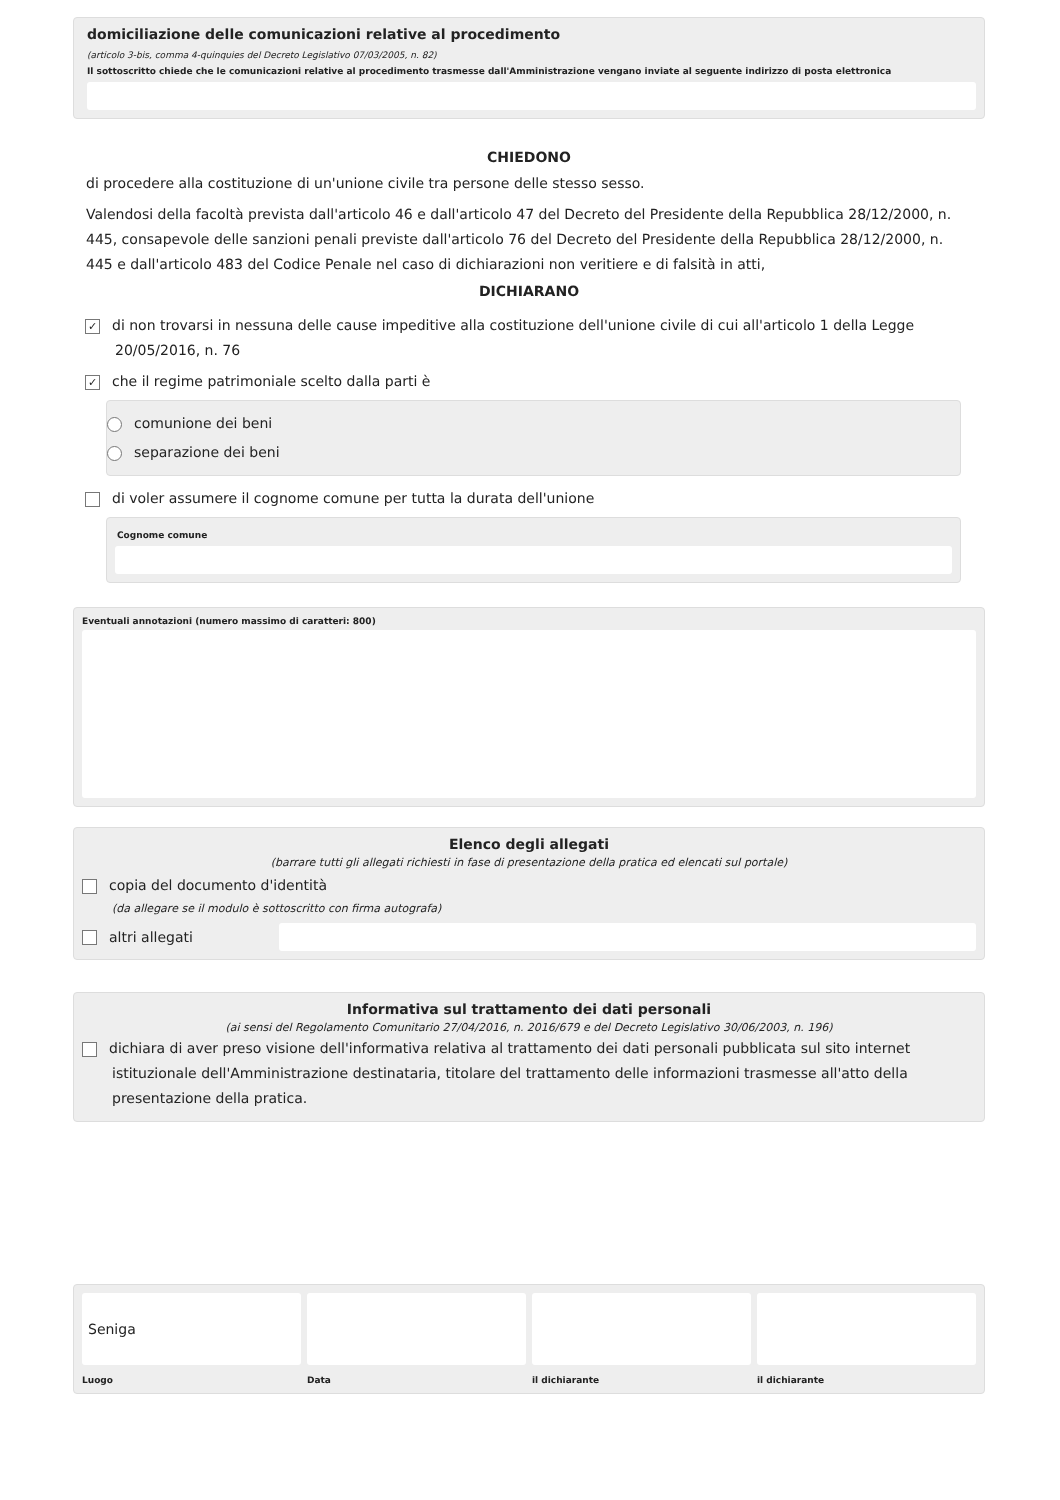domiciliazione delle comunicazioni relative al procedimento
(articolo 3-bis, comma 4-quinquies del Decreto Legislativo 07/03/2005, n. 82)
Il sottoscritto chiede che le comunicazioni relative al procedimento trasmesse dall'Amministrazione vengano inviate al seguente indirizzo di posta elettronica
CHIEDONO
di procedere alla costituzione di un'unione civile tra persone delle stesso sesso.
Valendosi della facoltà prevista dall'articolo 46 e dall'articolo 47 del Decreto del Presidente della Repubblica 28/12/2000, n. 445, consapevole delle sanzioni penali previste dall'articolo 76 del Decreto del Presidente della Repubblica 28/12/2000, n. 445 e dall'articolo 483 del Codice Penale nel caso di dichiarazioni non veritiere e di falsità in atti,
DICHIARANO
✓ di non trovarsi in nessuna delle cause impeditive alla costituzione dell'unione civile di cui all'articolo 1 della Legge
20/05/2016, n. 76
✓ che il regime patrimoniale scelto dalla parti è
comunione dei beni
separazione dei beni
di voler assumere il cognome comune per tutta la durata dell'unione
Cognome comune
Eventuali annotazioni (numero massimo di caratteri: 800)
Elenco degli allegati
(barrare tutti gli allegati richiesti in fase di presentazione della pratica ed elencati sul portale)
copia del documento d'identità
(da allegare se il modulo è sottoscritto con firma autografa)
altri allegati
Informativa sul trattamento dei dati personali
(ai sensi del Regolamento Comunitario 27/04/2016, n. 2016/679 e del Decreto Legislativo 30/06/2003, n. 196)
dichiara di aver preso visione dell'informativa relativa al trattamento dei dati personali pubblicata sul sito internet istituzionale dell'Amministrazione destinataria, titolare del trattamento delle informazioni trasmesse all'atto della presentazione della pratica.
Seniga
Luogo
Data il dichiarante il dichiarante